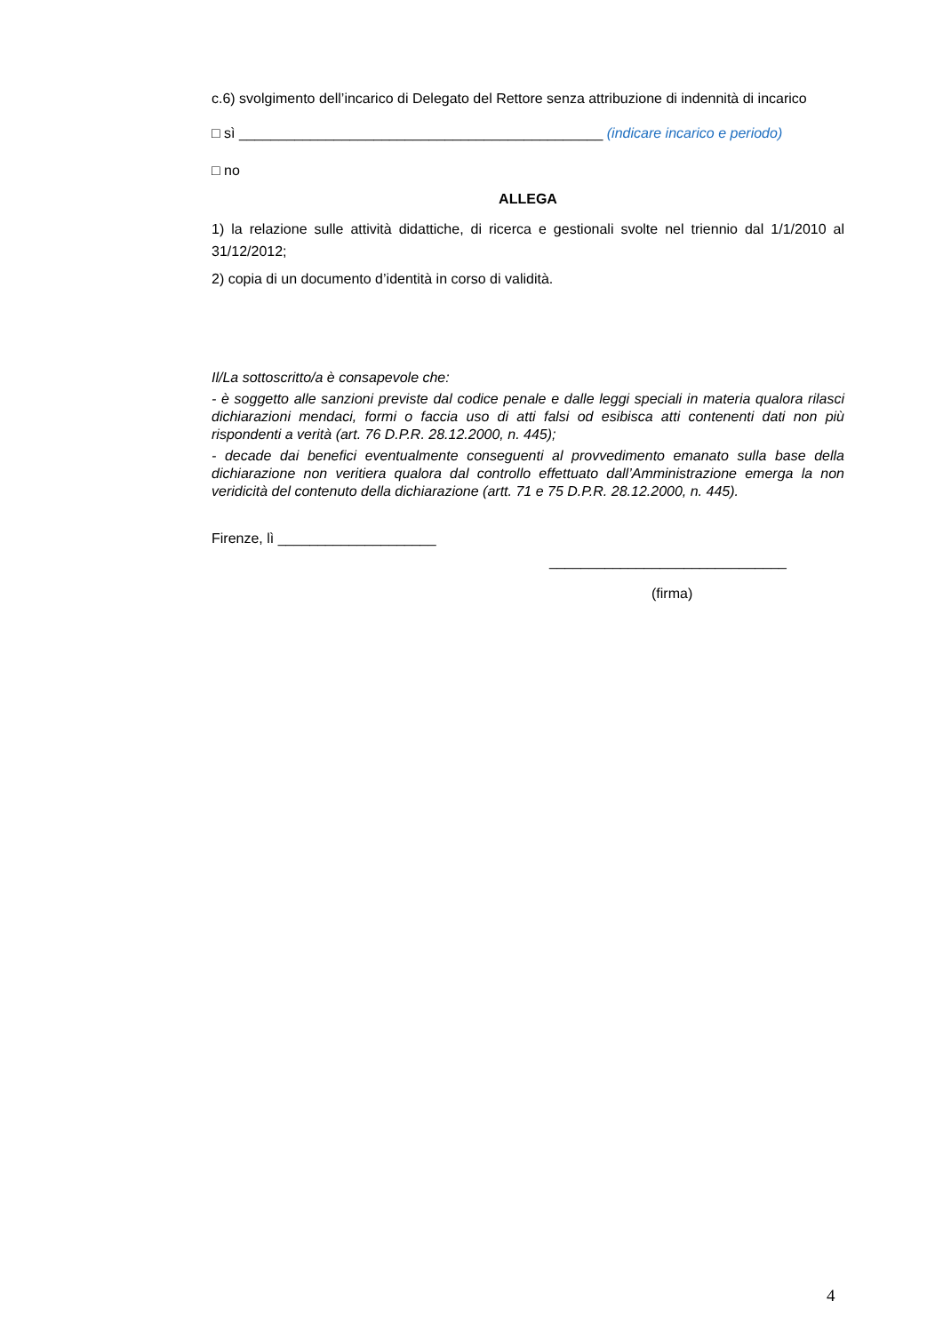c.6) svolgimento dell’incarico di Delegato del Rettore senza attribuzione di indennità di incarico
□ sì ______________________________________________ (indicare incarico e periodo)
□ no
ALLEGA
1) la relazione sulle attività didattiche, di ricerca e gestionali svolte nel triennio dal 1/1/2010 al 31/12/2012;
2) copia di un documento d’identità in corso di validità.
Il/La sottoscritto/a è consapevole che:
- è soggetto alle sanzioni previste dal codice penale e dalle leggi speciali in materia qualora rilasci dichiarazioni mendaci, formi o faccia uso di atti falsi od esibisca atti contenenti dati non più rispondenti a verità (art. 76 D.P.R. 28.12.2000, n. 445);
- decade dai benefici eventualmente conseguenti al provvedimento emanato sulla base della dichiarazione non veritiera qualora dal controllo effettuato dall’Amministrazione emerga la non veridicità del contenuto della dichiarazione (artt. 71 e 75 D.P.R. 28.12.2000, n. 445).
Firenze, lì ____________________
______________________________
(firma)
4